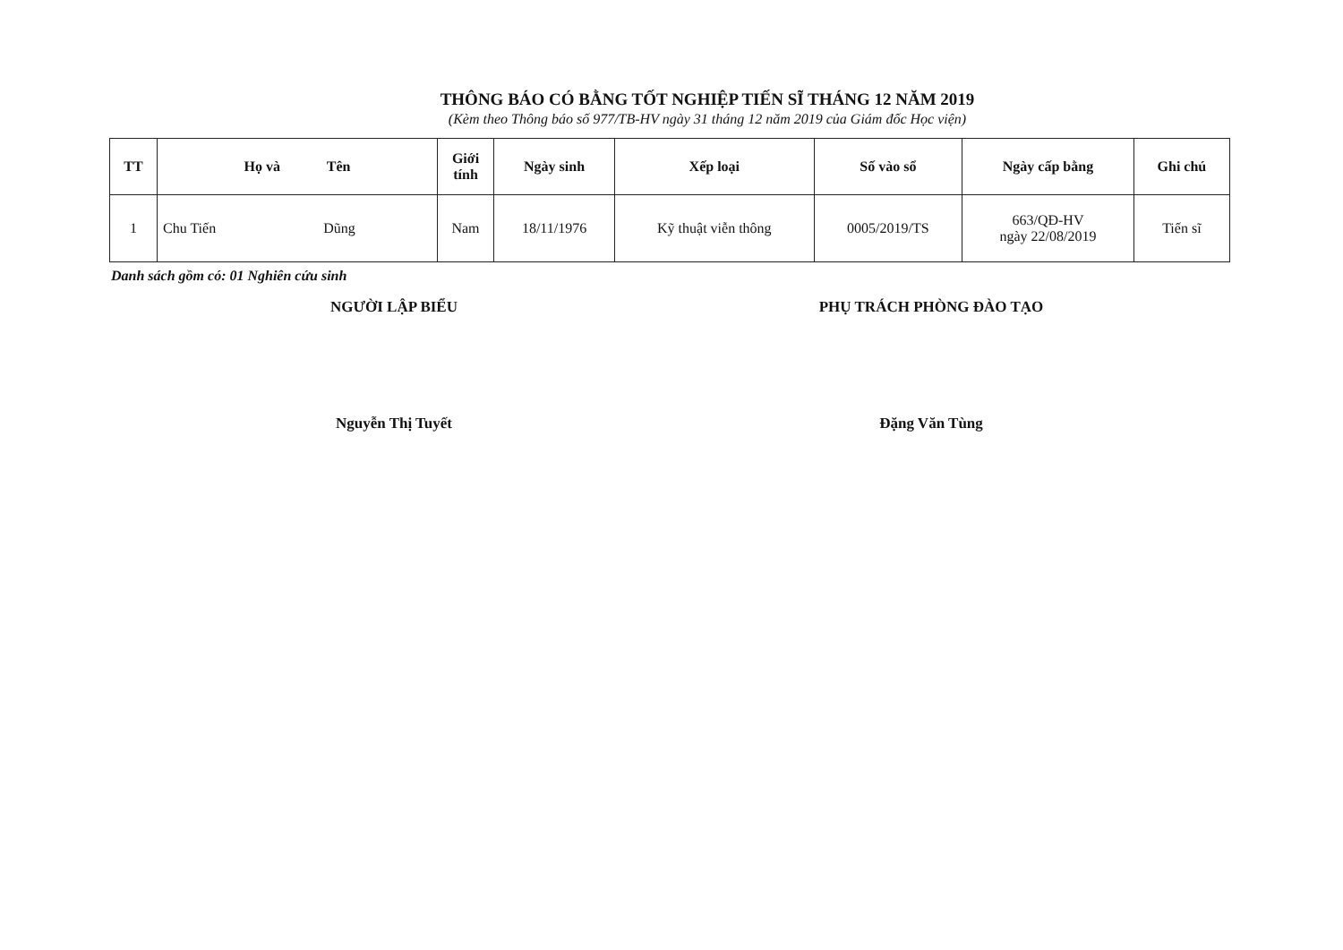THÔNG BÁO CÓ BẰNG TỐT NGHIỆP TIẾN SĨ THÁNG 12 NĂM 2019
(Kèm theo Thông báo số 977/TB-HV ngày 31 tháng 12 năm 2019 của Giám đốc Học viện)
| TT | Họ và Tên | Giới tính | Ngày sinh | Xếp loại | Số vào sổ | Ngày cấp bằng | Ghi chú |
| --- | --- | --- | --- | --- | --- | --- | --- |
| 1 | Chu Tiến Dũng | Nam | 18/11/1976 | Kỹ thuật viễn thông | 0005/2019/TS | 663/QĐ-HV ngày 22/08/2019 | Tiến sĩ |
Danh sách gồm có: 01 Nghiên cứu sinh
NGƯỜI LẬP BIỂU
Nguyễn Thị Tuyết
PHỤ TRÁCH PHÒNG ĐÀO TẠO
Đặng Văn Tùng